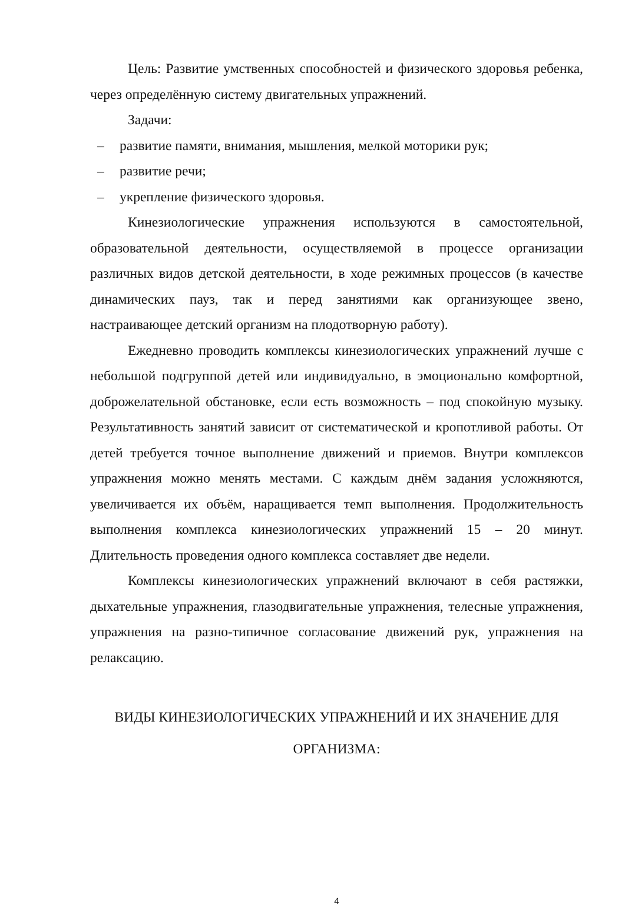Цель: Развитие умственных способностей и физического здоровья ребенка, через определённую систему двигательных упражнений.
Задачи:
– развитие памяти, внимания, мышления, мелкой моторики рук;
– развитие речи;
– укрепление физического здоровья.
Кинезиологические упражнения используются в самостоятельной, образовательной деятельности, осуществляемой в процессе организации различных видов детской деятельности, в ходе режимных процессов (в качестве динамических пауз, так и перед занятиями как организующее звено, настраивающее детский организм на плодотворную работу).
Ежедневно проводить комплексы кинезиологических упражнений лучше с небольшой подгруппой детей или индивидуально, в эмоционально комфортной, доброжелательной обстановке, если есть возможность – под спокойную музыку. Результативность занятий зависит от систематической и кропотливой работы. От детей требуется точное выполнение движений и приемов. Внутри комплексов упражнения можно менять местами. С каждым днём задания усложняются, увеличивается их объём, наращивается темп выполнения. Продолжительность выполнения комплекса кинезиологических упражнений 15 – 20 минут. Длительность проведения одного комплекса составляет две недели.
Комплексы кинезиологических упражнений включают в себя растяжки, дыхательные упражнения, глазодвигательные упражнения, телесные упражнения, упражнения на разно-типичное согласование движений рук, упражнения на релаксацию.
ВИДЫ КИНЕЗИОЛОГИЧЕСКИХ УПРАЖНЕНИЙ И ИХ ЗНАЧЕНИЕ ДЛЯ ОРГАНИЗМА:
4